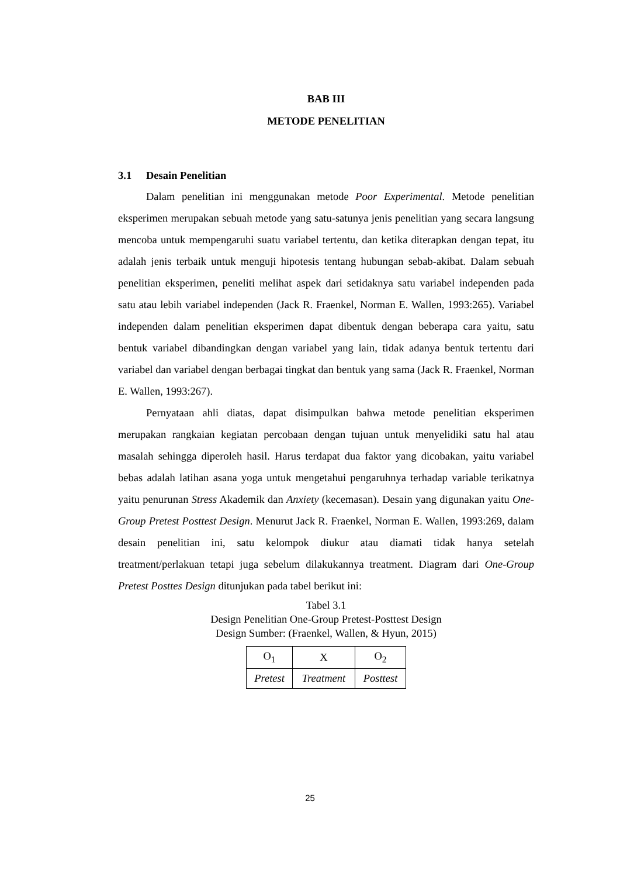BAB III
METODE PENELITIAN
3.1 Desain Penelitian
Dalam penelitian ini menggunakan metode Poor Experimental. Metode penelitian eksperimen merupakan sebuah metode yang satu-satunya jenis penelitian yang secara langsung mencoba untuk mempengaruhi suatu variabel tertentu, dan ketika diterapkan dengan tepat, itu adalah jenis terbaik untuk menguji hipotesis tentang hubungan sebab-akibat. Dalam sebuah penelitian eksperimen, peneliti melihat aspek dari setidaknya satu variabel independen pada satu atau lebih variabel independen (Jack R. Fraenkel, Norman E. Wallen, 1993:265). Variabel independen dalam penelitian eksperimen dapat dibentuk dengan beberapa cara yaitu, satu bentuk variabel dibandingkan dengan variabel yang lain, tidak adanya bentuk tertentu dari variabel dan variabel dengan berbagai tingkat dan bentuk yang sama (Jack R. Fraenkel, Norman E. Wallen, 1993:267).
Pernyataan ahli diatas, dapat disimpulkan bahwa metode penelitian eksperimen merupakan rangkaian kegiatan percobaan dengan tujuan untuk menyelidiki satu hal atau masalah sehingga diperoleh hasil. Harus terdapat dua faktor yang dicobakan, yaitu variabel bebas adalah latihan asana yoga untuk mengetahui pengaruhnya terhadap variable terikatnya yaitu penurunan Stress Akademik dan Anxiety (kecemasan). Desain yang digunakan yaitu One-Group Pretest Posttest Design. Menurut Jack R. Fraenkel, Norman E. Wallen, 1993:269, dalam desain penelitian ini, satu kelompok diukur atau diamati tidak hanya setelah treatment/perlakuan tetapi juga sebelum dilakukannya treatment. Diagram dari One-Group Pretest Posttes Design ditunjukan pada tabel berikut ini:
Tabel 3.1
Design Penelitian One-Group Pretest-Posttest Design
Design Sumber: (Fraenkel, Wallen, & Hyun, 2015)
| O<sub>1</sub> | X | O<sub>2</sub> |
| Pretest | Treatment | Posttest |
25